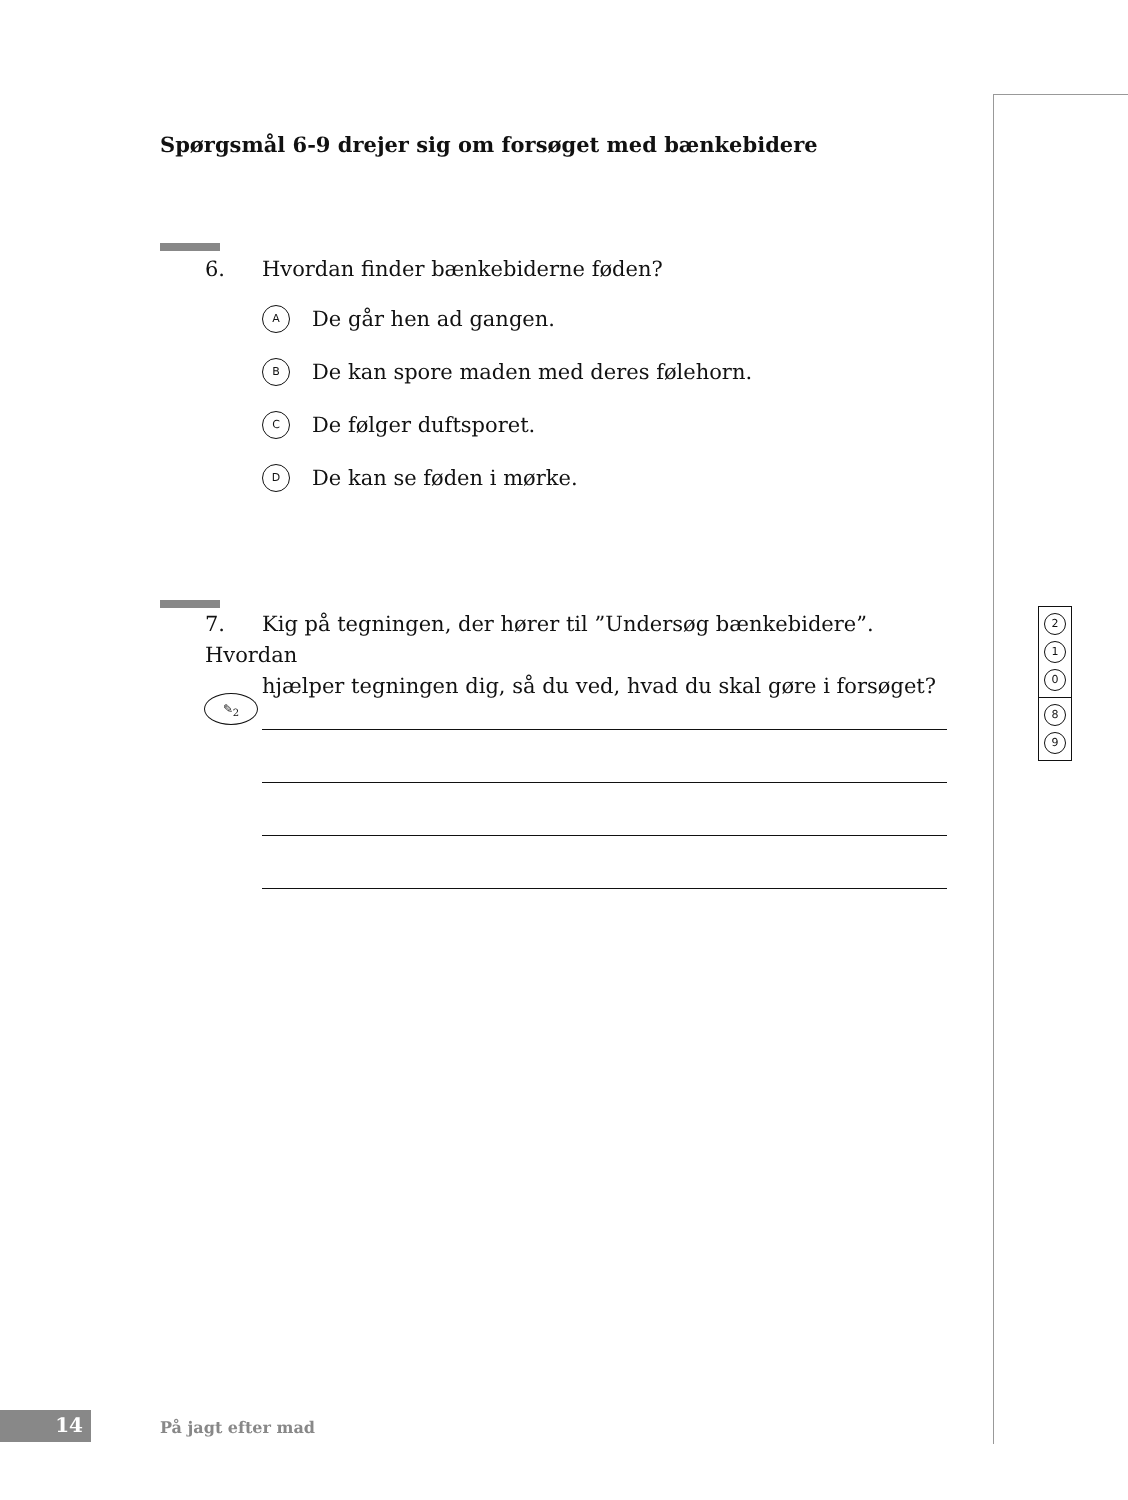Spørgsmål 6-9 drejer sig om forsøget med bænkebidere
6. Hvordan finder bænkebiderne føden?
A De går hen ad gangen.
B De kan spore maden med deres følehorn.
C De følger duftsporet.
D De kan se føden i mørke.
7. Kig på tegningen, der hører til ”Undersøg bænkebidere”. Hvordan
hjælper tegningen dig, så du ved, hvad du skal gøre i forsøget?
✎<sub>2</sub>
2
1
0
8
9
14 På jagt efter mad